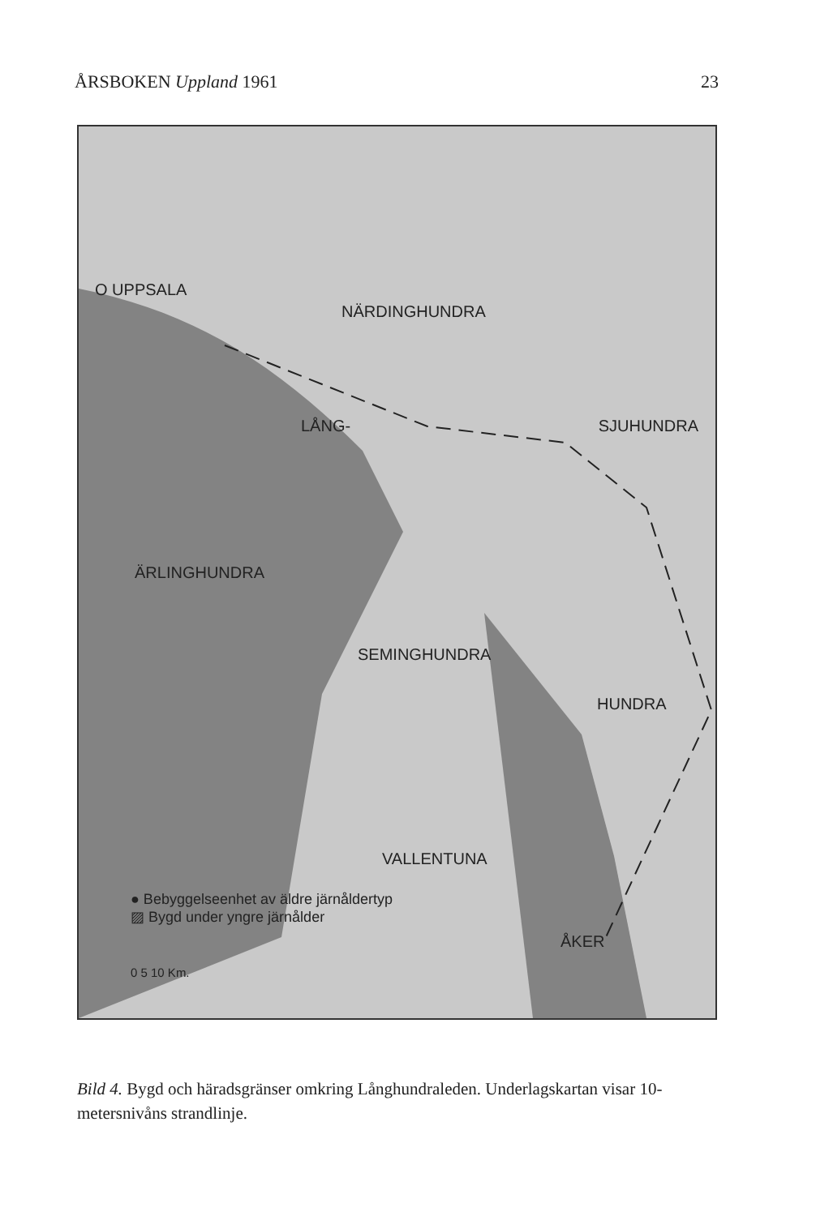ÅRSBOKEN Uppland 1961 23
O UPPSALA
NÄRDINGHUNDRA
LÅNG- SJUHUNDRA
ÄRLINGHUNDRA
SEMINGHUNDRA
HUNDRA
VALLENTUNA
● Bebyggelseenhet av äldre järnåldertyp
▨ Bygd under yngre järnålder
ÅKER
0 5 10 Km.
Bild 4. Bygd och häradsgränser omkring Långhundraleden. Underlagskartan visar 10-metersnivåns strandlinje.